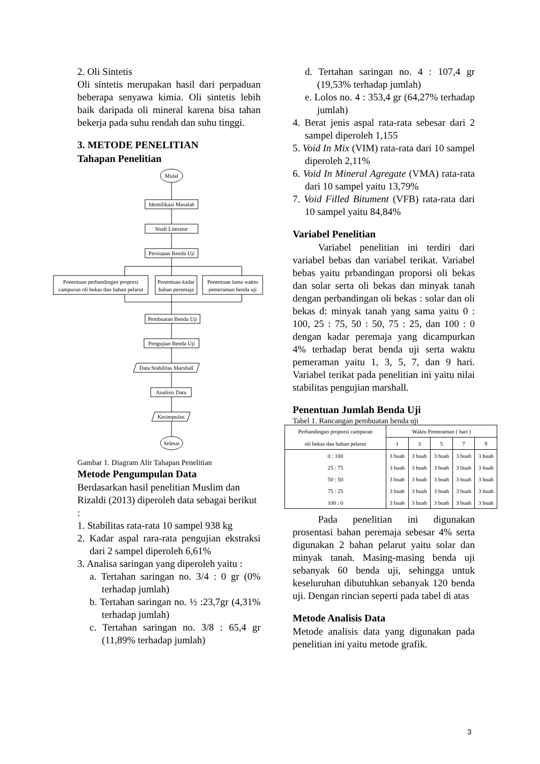2. Oli Sintetis
Oli sintetis merupakan hasil dari perpaduan beberapa senyawa kimia. Oli sintetis lebih baik daripada oli mineral karena bisa tahan bekerja pada suhu rendah dan suhu tinggi.
3. METODE PENELITIAN
Tahapan Penelitian
Mulai
Identifikasi Masalah
Studi Literatur
Persiapan Benda Uji
Penentuan perbandingan proporsi
campuran oli bekas dan bahan pelarut
Penentuan kadar
bahan peremaja
Penentuan lama waktu
pemeraman benda uji
Pembuatan Benda Uji
Pengujian Benda Uji
Data Stabilitas Marshall
Analisis Data
Kesimpulan
Selesai
Gambar 1. Diagram Alir Tahapan Penelitian
Metode Pengumpulan Data
Berdasarkan hasil penelitian Muslim dan Rizaldi (2013) diperoleh data sebagai berikut :
1. Stabilitas rata-rata 10 sampel 938 kg
2. Kadar aspal rara-rata pengujian ekstraksi dari 2 sampel diperoleh 6,61%
3. Analisa saringan yang diperoleh yaitu :
a. Tertahan saringan no. 3/4 : 0 gr (0% terhadap jumlah)
b. Tertahan saringan no. ½ :23,7gr (4,31% terhadap jumlah)
c. Tertahan saringan no. 3/8 : 65,4 gr (11,89% terhadap jumlah)
d. Tertahan saringan no. 4 : 107,4 gr (19,53% terhadap jumlah)
e. Lolos no. 4 : 353,4 gr (64,27% terhadap jumlah)
4. Berat jenis aspal rata-rata sebesar dari 2 sampel diperoleh 1,155
5. Void In Mix (VIM) rata-rata dari 10 sampel diperoleh 2,11%
6. Void In Mineral Agregate (VMA) rata-rata dari 10 sampel yaitu 13,79%
7. Void Filled Bitument (VFB) rata-rata dari 10 sampel yaitu 84,84%
Variabel Penelitian
Variabel penelitian ini terdiri dari variabel bebas dan variabel terikat. Variabel bebas yaitu prbandingan proporsi oli bekas dan solar serta oli bekas dan minyak tanah dengan perbandingan oli bekas : solar dan oli bekas d: minyak tanah yang sama yaitu 0 : 100, 25 : 75, 50 : 50, 75 : 25, dan 100 : 0 dengan kadar peremaja yang dicampurkan 4% terhadap berat benda uji serta waktu pemeraman yaitu 1, 3, 5, 7, dan 9 hari. Variabel terikat pada penelitian ini yaitu nilai stabilitas pengujian marshall.
Penentuan Jumlah Benda Uji
Tabel 1. Rancangan pembuatan benda uji
| Perbandingan proporsi campuran oli bekas dan bahan pelarut | Waktu Pemeraman ( hari ) | | | | |
| --- | --- | --- | --- | --- | --- |
| | 1 | 3 | 5 | 7 | 9 |
| 0 : 100 | 3 buah | 3 buah | 3 buah | 3 buah | 3 buah |
| 25 : 75 | 3 buah | 3 buah | 3 buah | 3 buah | 3 buah |
| 50 : 50 | 3 buah | 3 buah | 3 buah | 3 buah | 3 buah |
| 75 : 25 | 3 buah | 3 buah | 3 buah | 3 buah | 3 buah |
| 100 : 0 | 3 buah | 3 buah | 3 buah | 3 buah | 3 buah |
Pada penelitian ini digunakan prosentasi bahan peremaja sebesar 4% serta digunakan 2 bahan pelarut yaitu solar dan minyak tanah. Masing-masing benda uji sebanyak 60 benda uji, sehingga untuk keseluruhan dibutuhkan sebanyak 120 benda uji. Dengan rincian seperti pada tabel di atas
Metode Analisis Data
Metode analisis data yang digunakan pada penelitian ini yaitu metode grafik.
3